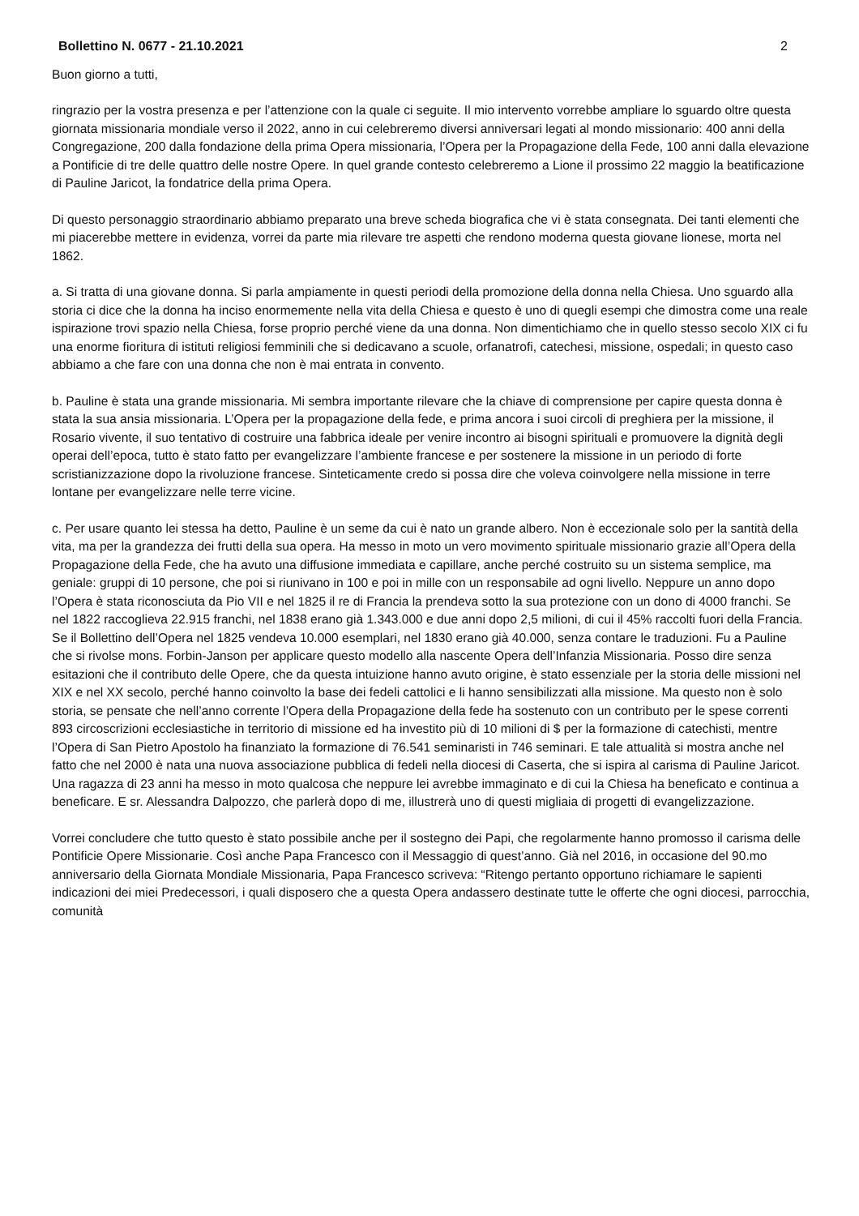Bollettino N. 0677 - 21.10.2021 2
Buon giorno a tutti,
ringrazio per la vostra presenza e per l’attenzione con la quale ci seguite. Il mio intervento vorrebbe ampliare lo sguardo oltre questa giornata missionaria mondiale verso il 2022, anno in cui celebreremo diversi anniversari legati al mondo missionario: 400 anni della Congregazione, 200 dalla fondazione della prima Opera missionaria, l’Opera per la Propagazione della Fede, 100 anni dalla elevazione a Pontificie di tre delle quattro delle nostre Opere. In quel grande contesto celebreremo a Lione il prossimo 22 maggio la beatificazione di Pauline Jaricot, la fondatrice della prima Opera.
Di questo personaggio straordinario abbiamo preparato una breve scheda biografica che vi è stata consegnata. Dei tanti elementi che mi piacerebbe mettere in evidenza, vorrei da parte mia rilevare tre aspetti che rendono moderna questa giovane lionese, morta nel 1862.
a. Si tratta di una giovane donna. Si parla ampiamente in questi periodi della promozione della donna nella Chiesa. Uno sguardo alla storia ci dice che la donna ha inciso enormemente nella vita della Chiesa e questo è uno di quegli esempi che dimostra come una reale ispirazione trovi spazio nella Chiesa, forse proprio perché viene da una donna. Non dimentichiamo che in quello stesso secolo XIX ci fu una enorme fioritura di istituti religiosi femminili che si dedicavano a scuole, orfanatrofi, catechesi, missione, ospedali; in questo caso abbiamo a che fare con una donna che non è mai entrata in convento.
b. Pauline è stata una grande missionaria. Mi sembra importante rilevare che la chiave di comprensione per capire questa donna è stata la sua ansia missionaria. L’Opera per la propagazione della fede, e prima ancora i suoi circoli di preghiera per la missione, il Rosario vivente, il suo tentativo di costruire una fabbrica ideale per venire incontro ai bisogni spirituali e promuovere la dignità degli operai dell’epoca, tutto è stato fatto per evangelizzare l’ambiente francese e per sostenere la missione in un periodo di forte scristianizzazione dopo la rivoluzione francese. Sinteticamente credo si possa dire che voleva coinvolgere nella missione in terre lontane per evangelizzare nelle terre vicine.
c. Per usare quanto lei stessa ha detto, Pauline è un seme da cui è nato un grande albero. Non è eccezionale solo per la santità della vita, ma per la grandezza dei frutti della sua opera. Ha messo in moto un vero movimento spirituale missionario grazie all’Opera della Propagazione della Fede, che ha avuto una diffusione immediata e capillare, anche perché costruito su un sistema semplice, ma geniale: gruppi di 10 persone, che poi si riunivano in 100 e poi in mille con un responsabile ad ogni livello. Neppure un anno dopo l’Opera è stata riconosciuta da Pio VII e nel 1825 il re di Francia la prendeva sotto la sua protezione con un dono di 4000 franchi. Se nel 1822 raccoglieva 22.915 franchi, nel 1838 erano già 1.343.000 e due anni dopo 2,5 milioni, di cui il 45% raccolti fuori della Francia. Se il Bollettino dell’Opera nel 1825 vendeva 10.000 esemplari, nel 1830 erano già 40.000, senza contare le traduzioni. Fu a Pauline che si rivolse mons. Forbin-Janson per applicare questo modello alla nascente Opera dell’Infanzia Missionaria. Posso dire senza esitazioni che il contributo delle Opere, che da questa intuizione hanno avuto origine, è stato essenziale per la storia delle missioni nel XIX e nel XX secolo, perché hanno coinvolto la base dei fedeli cattolici e li hanno sensibilizzati alla missione. Ma questo non è solo storia, se pensate che nell’anno corrente l’Opera della Propagazione della fede ha sostenuto con un contributo per le spese correnti 893 circoscrizioni ecclesiastiche in territorio di missione ed ha investito più di 10 milioni di $ per la formazione di catechisti, mentre l’Opera di San Pietro Apostolo ha finanziato la formazione di 76.541 seminaristi in 746 seminari. E tale attualità si mostra anche nel fatto che nel 2000 è nata una nuova associazione pubblica di fedeli nella diocesi di Caserta, che si ispira al carisma di Pauline Jaricot. Una ragazza di 23 anni ha messo in moto qualcosa che neppure lei avrebbe immaginato e di cui la Chiesa ha beneficato e continua a beneficare. E sr. Alessandra Dalpozzo, che parlerà dopo di me, illustrerà uno di questi migliaia di progetti di evangelizzazione.
Vorrei concludere che tutto questo è stato possibile anche per il sostegno dei Papi, che regolarmente hanno promosso il carisma delle Pontificie Opere Missionarie. Così anche Papa Francesco con il Messaggio di quest’anno. Già nel 2016, in occasione del 90.mo anniversario della Giornata Mondiale Missionaria, Papa Francesco scriveva: “Ritengo pertanto opportuno richiamare le sapienti indicazioni dei miei Predecessori, i quali disposero che a questa Opera andassero destinate tutte le offerte che ogni diocesi, parrocchia, comunità